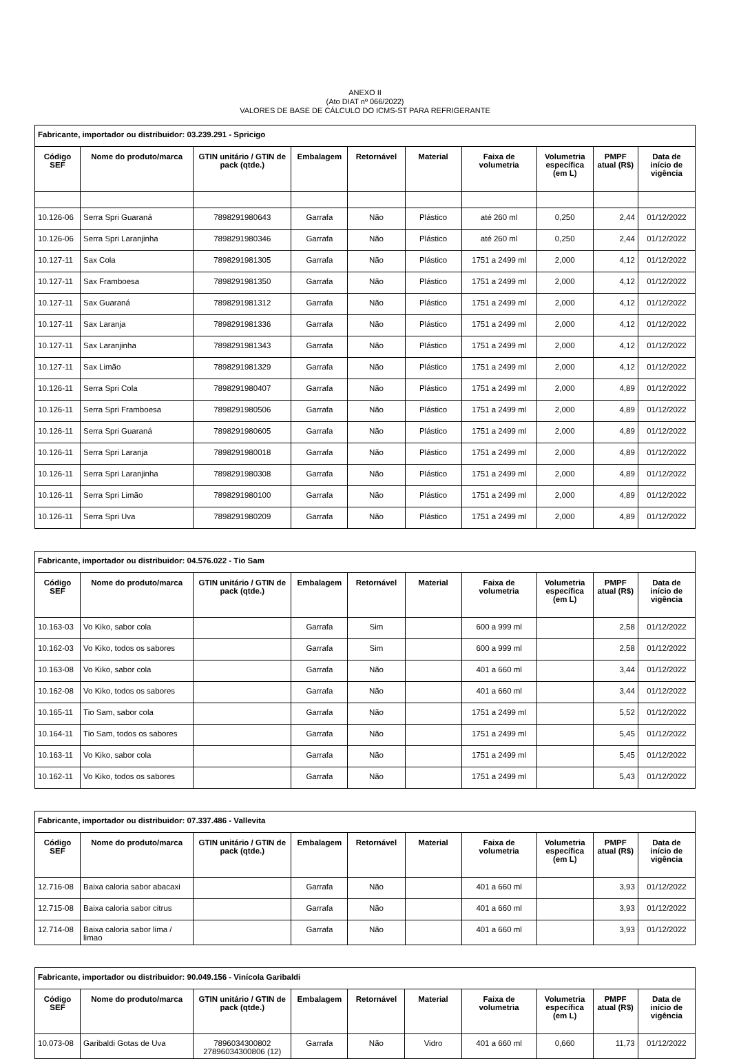ANEXO II
(Ato DIAT nº 066/2022)
VALORES DE BASE DE CÁLCULO DO ICMS-ST PARA REFRIGERANTE
| Fabricante, importador ou distribuidor: 03.239.291 - Spricigo | | | | | | | | | |
| Código SEF | Nome do produto/marca | GTIN unitário / GTIN de pack (qtde.) | Embalagem | Retornável | Material | Faixa de volumetria | Volumetria específica (em L) | PMPF atual (R$) | Data de início de vigência |
| 10.126-06 | Serra Spri Guaraná | 7898291980643 | Garrafa | Não | Plástico | até 260 ml | 0,250 | 2,44 | 01/12/2022 |
| 10.126-06 | Serra Spri Laranjinha | 7898291980346 | Garrafa | Não | Plástico | até 260 ml | 0,250 | 2,44 | 01/12/2022 |
| 10.127-11 | Sax Cola | 7898291981305 | Garrafa | Não | Plástico | 1751 a 2499 ml | 2,000 | 4,12 | 01/12/2022 |
| 10.127-11 | Sax Framboesa | 7898291981350 | Garrafa | Não | Plástico | 1751 a 2499 ml | 2,000 | 4,12 | 01/12/2022 |
| 10.127-11 | Sax Guaraná | 7898291981312 | Garrafa | Não | Plástico | 1751 a 2499 ml | 2,000 | 4,12 | 01/12/2022 |
| 10.127-11 | Sax Laranja | 7898291981336 | Garrafa | Não | Plástico | 1751 a 2499 ml | 2,000 | 4,12 | 01/12/2022 |
| 10.127-11 | Sax Laranjinha | 7898291981343 | Garrafa | Não | Plástico | 1751 a 2499 ml | 2,000 | 4,12 | 01/12/2022 |
| 10.127-11 | Sax Limão | 7898291981329 | Garrafa | Não | Plástico | 1751 a 2499 ml | 2,000 | 4,12 | 01/12/2022 |
| 10.126-11 | Serra Spri Cola | 7898291980407 | Garrafa | Não | Plástico | 1751 a 2499 ml | 2,000 | 4,89 | 01/12/2022 |
| 10.126-11 | Serra Spri Framboesa | 7898291980506 | Garrafa | Não | Plástico | 1751 a 2499 ml | 2,000 | 4,89 | 01/12/2022 |
| 10.126-11 | Serra Spri Guaraná | 7898291980605 | Garrafa | Não | Plástico | 1751 a 2499 ml | 2,000 | 4,89 | 01/12/2022 |
| 10.126-11 | Serra Spri Laranja | 7898291980018 | Garrafa | Não | Plástico | 1751 a 2499 ml | 2,000 | 4,89 | 01/12/2022 |
| 10.126-11 | Serra Spri Laranjinha | 7898291980308 | Garrafa | Não | Plástico | 1751 a 2499 ml | 2,000 | 4,89 | 01/12/2022 |
| 10.126-11 | Serra Spri Limão | 7898291980100 | Garrafa | Não | Plástico | 1751 a 2499 ml | 2,000 | 4,89 | 01/12/2022 |
| 10.126-11 | Serra Spri Uva | 7898291980209 | Garrafa | Não | Plástico | 1751 a 2499 ml | 2,000 | 4,89 | 01/12/2022 |
| Fabricante, importador ou distribuidor: 04.576.022 - Tio Sam | | | | | | | | | |
| Código SEF | Nome do produto/marca | GTIN unitário / GTIN de pack (qtde.) | Embalagem | Retornável | Material | Faixa de volumetria | Volumetria específica (em L) | PMPF atual (R$) | Data de início de vigência |
| 10.163-03 | Vo Kiko, sabor cola | | Garrafa | Sim | | 600 a 999 ml | | 2,58 | 01/12/2022 |
| 10.162-03 | Vo Kiko, todos os sabores | | Garrafa | Sim | | 600 a 999 ml | | 2,58 | 01/12/2022 |
| 10.163-08 | Vo Kiko, sabor cola | | Garrafa | Não | | 401 a 660 ml | | 3,44 | 01/12/2022 |
| 10.162-08 | Vo Kiko, todos os sabores | | Garrafa | Não | | 401 a 660 ml | | 3,44 | 01/12/2022 |
| 10.165-11 | Tio Sam, sabor cola | | Garrafa | Não | | 1751 a 2499 ml | | 5,52 | 01/12/2022 |
| 10.164-11 | Tio Sam, todos os sabores | | Garrafa | Não | | 1751 a 2499 ml | | 5,45 | 01/12/2022 |
| 10.163-11 | Vo Kiko, sabor cola | | Garrafa | Não | | 1751 a 2499 ml | | 5,45 | 01/12/2022 |
| 10.162-11 | Vo Kiko, todos os sabores | | Garrafa | Não | | 1751 a 2499 ml | | 5,43 | 01/12/2022 |
| Fabricante, importador ou distribuidor: 07.337.486 - Vallevita | | | | | | | | | |
| Código SEF | Nome do produto/marca | GTIN unitário / GTIN de pack (qtde.) | Embalagem | Retornável | Material | Faixa de volumetria | Volumetria específica (em L) | PMPF atual (R$) | Data de início de vigência |
| 12.716-08 | Baixa caloria sabor abacaxi | | Garrafa | Não | | 401 a 660 ml | | 3,93 | 01/12/2022 |
| 12.715-08 | Baixa caloria sabor citrus | | Garrafa | Não | | 401 a 660 ml | | 3,93 | 01/12/2022 |
| 12.714-08 | Baixa caloria sabor lima / limao | | Garrafa | Não | | 401 a 660 ml | | 3,93 | 01/12/2022 |
| Fabricante, importador ou distribuidor: 90.049.156 - Vinícola Garibaldi | | | | | | | | | |
| Código SEF | Nome do produto/marca | GTIN unitário / GTIN de pack (qtde.) | Embalagem | Retornável | Material | Faixa de volumetria | Volumetria específica (em L) | PMPF atual (R$) | Data de início de vigência |
| 10.073-08 | Garibaldi Gotas de Uva | 7896034300802 27896034300806 (12) | Garrafa | Não | Vidro | 401 a 660 ml | 0,660 | 11,73 | 01/12/2022 |